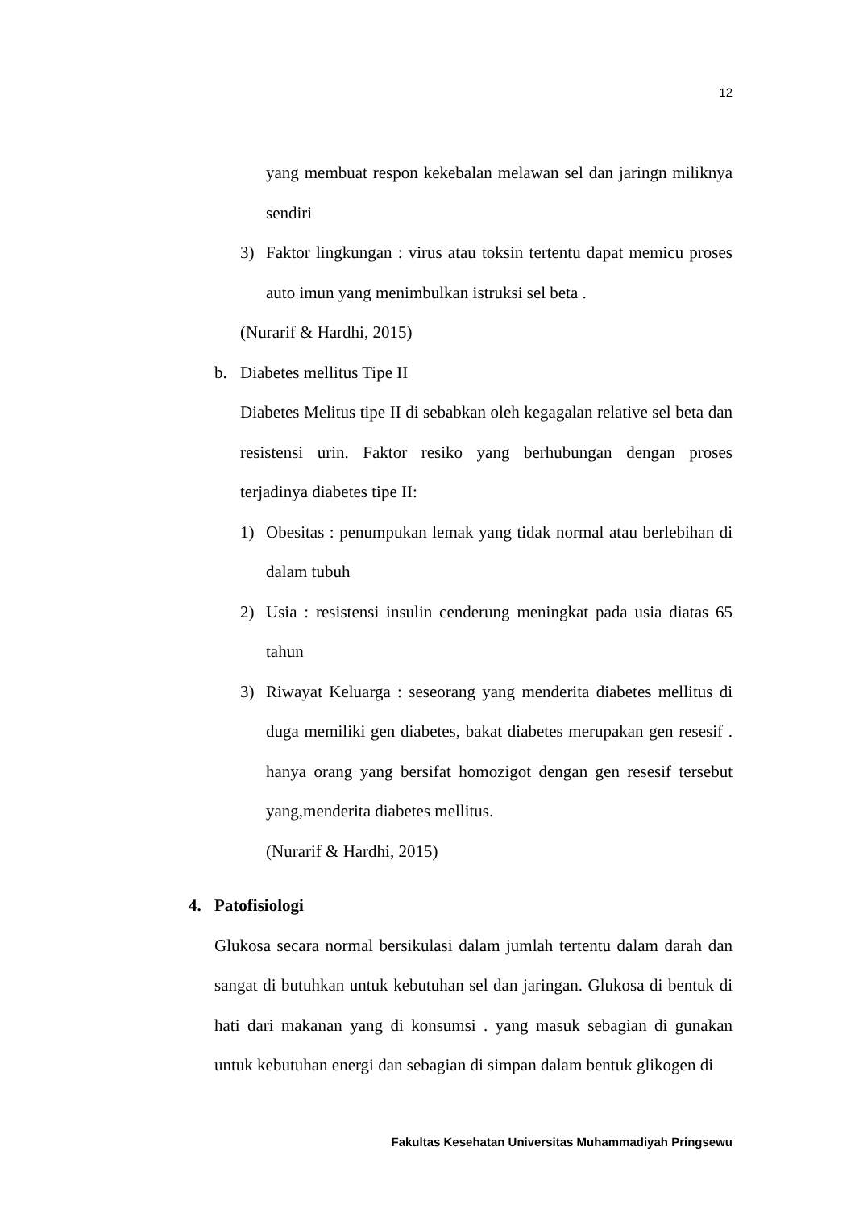12
yang membuat respon kekebalan melawan sel dan jaringn miliknya sendiri
3) Faktor lingkungan : virus atau toksin tertentu dapat memicu proses auto imun yang menimbulkan istruksi sel beta .
(Nurarif & Hardhi, 2015)
b. Diabetes mellitus Tipe II
Diabetes Melitus tipe II di sebabkan oleh kegagalan relative sel beta dan resistensi urin. Faktor resiko yang berhubungan dengan proses terjadinya diabetes tipe II:
1) Obesitas : penumpukan lemak yang tidak normal atau berlebihan di dalam tubuh
2) Usia : resistensi insulin cenderung meningkat pada usia diatas 65 tahun
3) Riwayat Keluarga : seseorang yang menderita diabetes mellitus di duga memiliki gen diabetes, bakat diabetes merupakan gen resesif . hanya orang yang bersifat homozigot dengan gen resesif tersebut yang,menderita diabetes mellitus.
(Nurarif & Hardhi, 2015)
4. Patofisiologi
Glukosa secara normal bersikulasi dalam jumlah tertentu dalam darah dan sangat di butuhkan untuk kebutuhan sel dan jaringan. Glukosa di bentuk di hati dari makanan yang di konsumsi . yang masuk sebagian di gunakan untuk kebutuhan energi dan sebagian di simpan dalam bentuk glikogen di
Fakultas Kesehatan Universitas Muhammadiyah Pringsewu